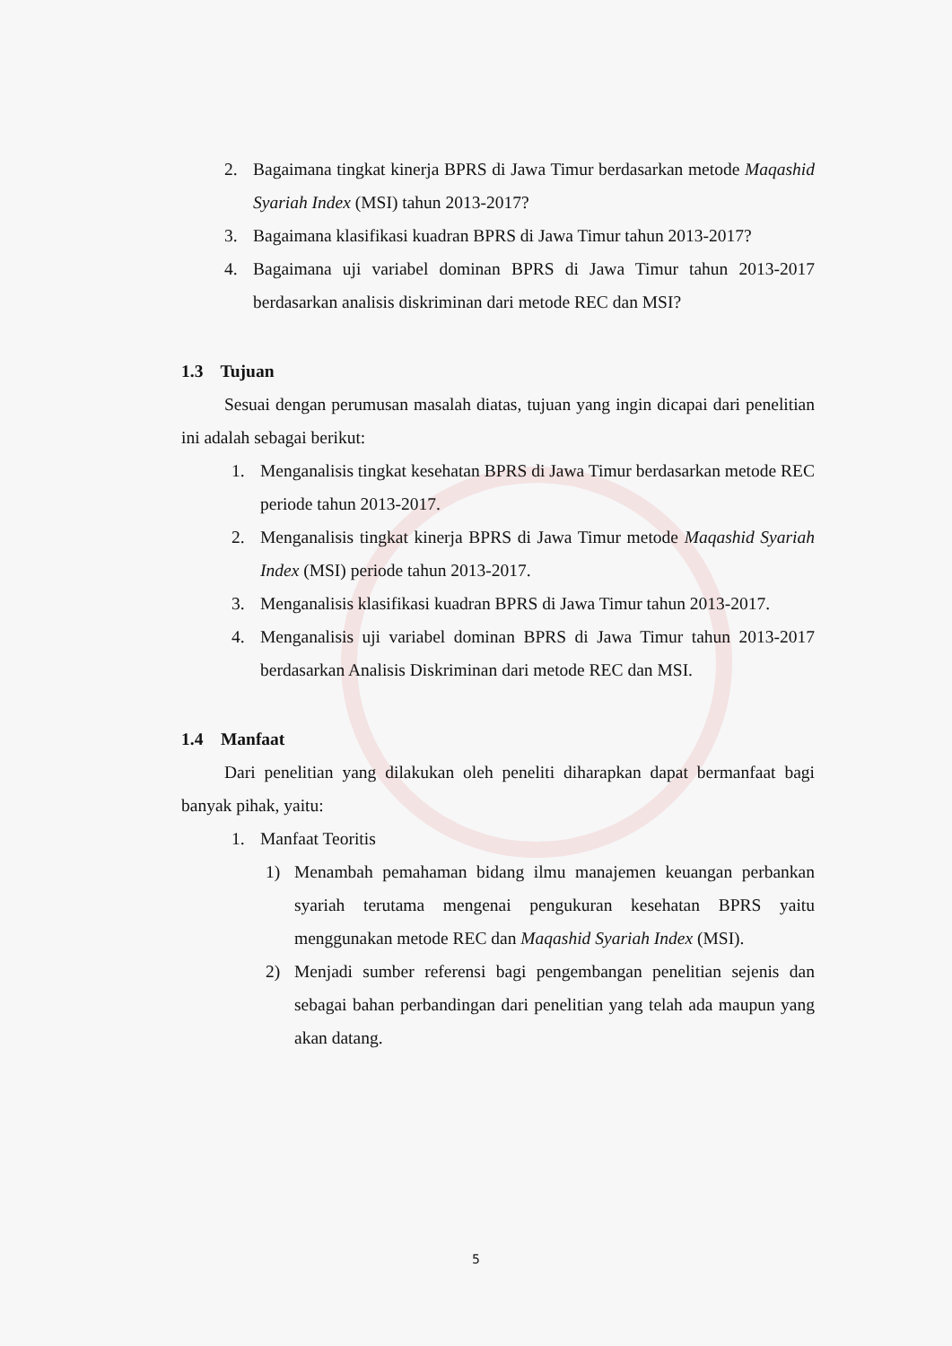2. Bagaimana tingkat kinerja BPRS di Jawa Timur berdasarkan metode Maqashid Syariah Index (MSI) tahun 2013-2017?
3. Bagaimana klasifikasi kuadran BPRS di Jawa Timur tahun 2013-2017?
4. Bagaimana uji variabel dominan BPRS di Jawa Timur tahun 2013-2017 berdasarkan analisis diskriminan dari metode REC dan MSI?
1.3 Tujuan
Sesuai dengan perumusan masalah diatas, tujuan yang ingin dicapai dari penelitian ini adalah sebagai berikut:
1. Menganalisis tingkat kesehatan BPRS di Jawa Timur berdasarkan metode REC periode tahun 2013-2017.
2. Menganalisis tingkat kinerja BPRS di Jawa Timur metode Maqashid Syariah Index (MSI) periode tahun 2013-2017.
3. Menganalisis klasifikasi kuadran BPRS di Jawa Timur tahun 2013-2017.
4. Menganalisis uji variabel dominan BPRS di Jawa Timur tahun 2013-2017 berdasarkan Analisis Diskriminan dari metode REC dan MSI.
1.4 Manfaat
Dari penelitian yang dilakukan oleh peneliti diharapkan dapat bermanfaat bagi banyak pihak, yaitu:
1. Manfaat Teoritis
1) Menambah pemahaman bidang ilmu manajemen keuangan perbankan syariah terutama mengenai pengukuran kesehatan BPRS yaitu menggunakan metode REC dan Maqashid Syariah Index (MSI).
2) Menjadi sumber referensi bagi pengembangan penelitian sejenis dan sebagai bahan perbandingan dari penelitian yang telah ada maupun yang akan datang.
5